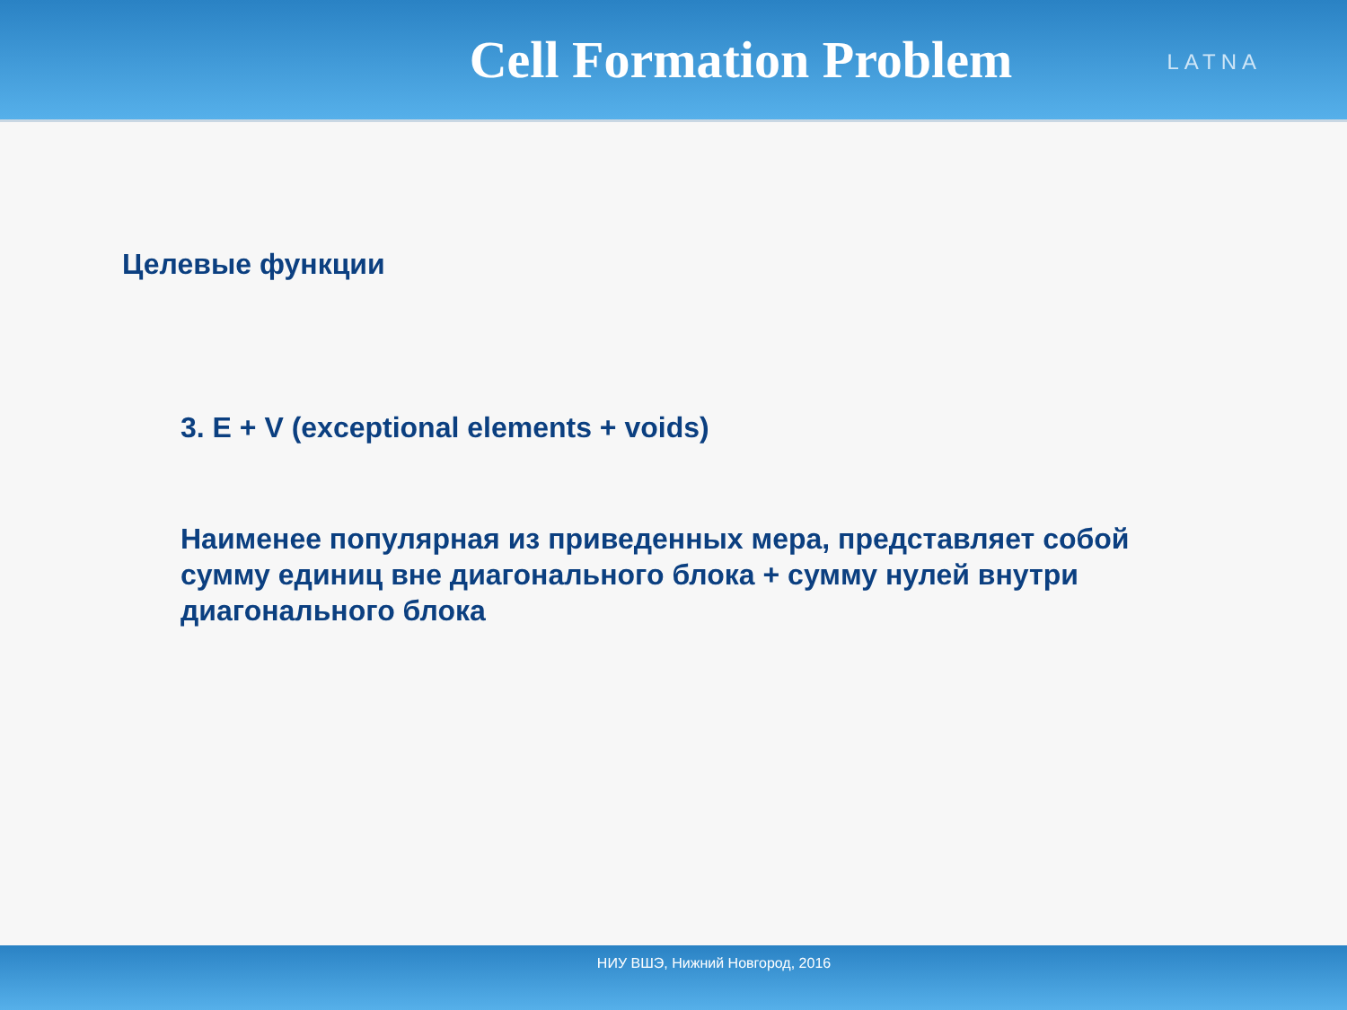Cell Formation Problem
LATNA
Целевые функции
3. E + V (exceptional elements + voids)
Наименее популярная из приведенных мера, представляет собой сумму единиц вне диагонального блока + сумму нулей внутри диагонального блока
НИУ ВШЭ, Нижний Новгород, 2016